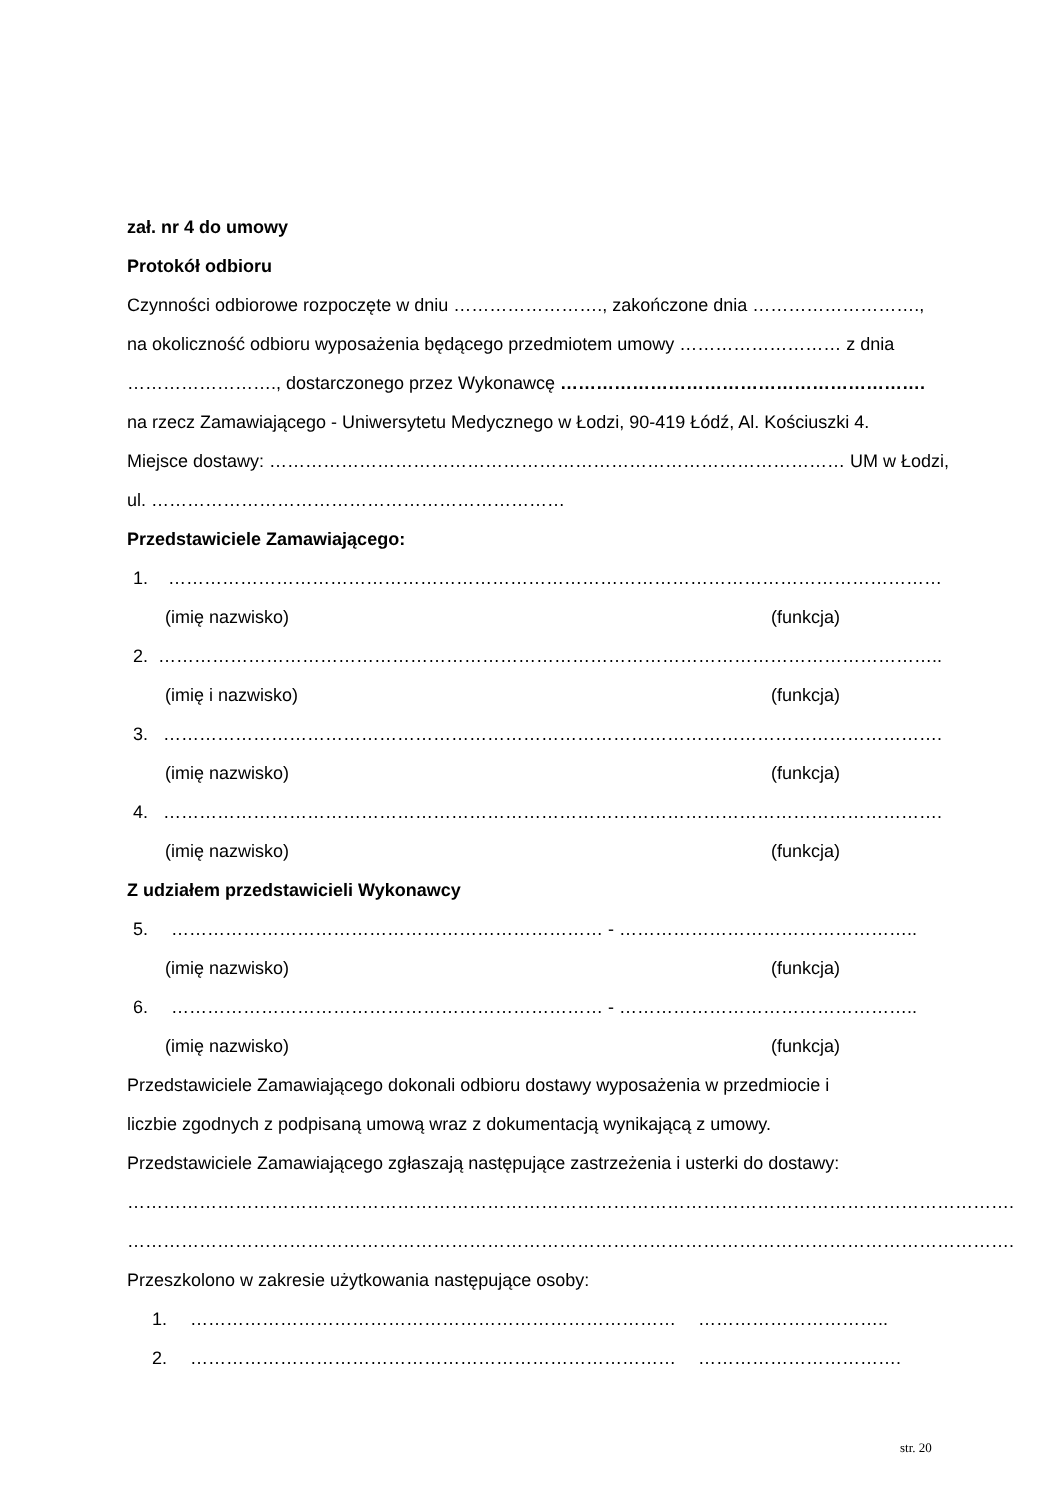zał. nr 4 do umowy
Protokół odbioru
Czynności odbiorowe rozpoczęte w dniu ……………………., zakończone dnia ……………………….,
na okoliczność odbioru wyposażenia będącego przedmiotem umowy ……………………… z dnia
……………………., dostarczonego przez Wykonawcę …………………………………………………….
na rzecz Zamawiającego - Uniwersytetu Medycznego w Łodzi, 90-419 Łódź, Al. Kościuszki 4.
Miejsce dostawy: …………………………………………………………………………………… UM w Łodzi,
ul. ……………………………………………………………
Przedstawiciele Zamawiającego:
1. …………………………………………………………………………………………………………………
(imię nazwisko) (funkcja)
2. …………………………………………………………………………………………………………………..
(imię i nazwisko) (funkcja)
3. ………………………………………………………………………………………………………………….
(imię nazwisko) (funkcja)
4. ………………………………………………………………………………………………………………….
(imię nazwisko) (funkcja)
Z udziałem przedstawicieli Wykonawcy
5. ……………………………………………………………… - …………………………………………..
(imię nazwisko) (funkcja)
6. ……………………………………………………………… - …………………………………………..
(imię nazwisko) (funkcja)
Przedstawiciele Zamawiającego dokonali odbioru dostawy wyposażenia w przedmiocie i
liczbie zgodnych z podpisaną umową wraz z dokumentacją wynikającą z umowy.
Przedstawiciele Zamawiającego zgłaszają następujące zastrzeżenia i usterki do dostawy:
………………………………………………………………………………………………………………………………….
………………………………………………………………………………………………………………………………….
Przeszkolono w zakresie użytkowania następujące osoby:
1. ……………………………………………………………………… …………………………..
2. ……………………………………………………………………… …………………………….
str. 20